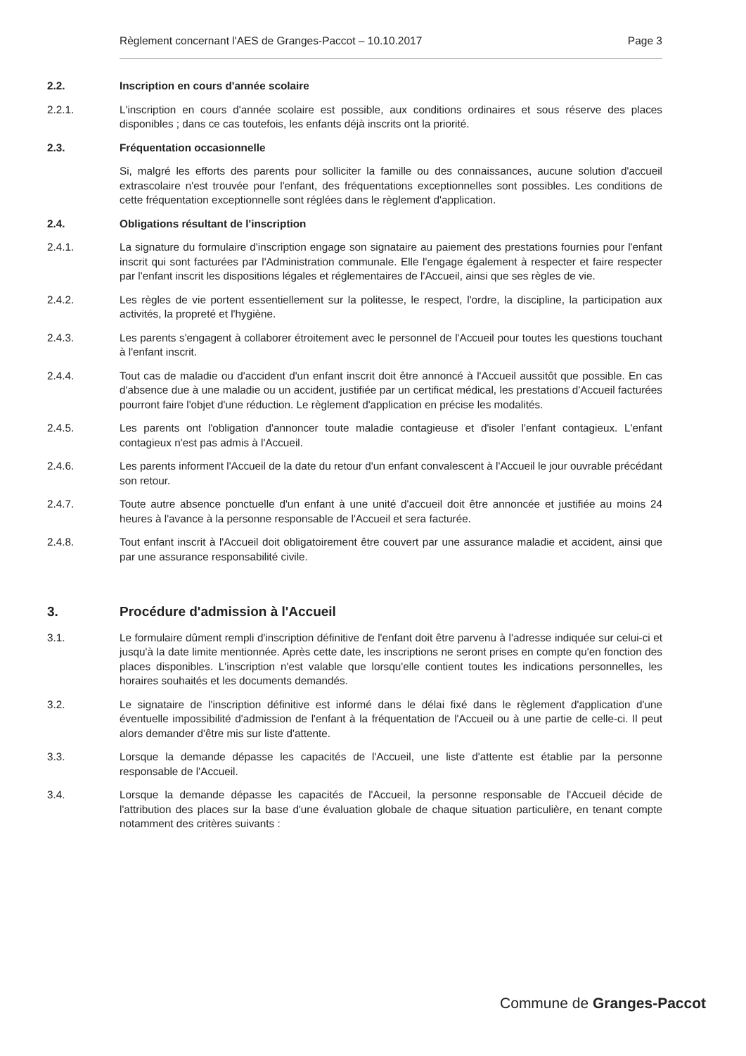Règlement concernant l'AES de Granges-Paccot – 10.10.2017 Page 3
2.2. Inscription en cours d'année scolaire
2.2.1. L'inscription en cours d'année scolaire est possible, aux conditions ordinaires et sous réserve des places disponibles ; dans ce cas toutefois, les enfants déjà inscrits ont la priorité.
2.3. Fréquentation occasionnelle
Si, malgré les efforts des parents pour solliciter la famille ou des connaissances, aucune solution d'accueil extrascolaire n'est trouvée pour l'enfant, des fréquentations exceptionnelles sont possibles. Les conditions de cette fréquentation exceptionnelle sont réglées dans le règlement d'application.
2.4. Obligations résultant de l'inscription
2.4.1. La signature du formulaire d'inscription engage son signataire au paiement des prestations fournies pour l'enfant inscrit qui sont facturées par l'Administration communale. Elle l'engage également à respecter et faire respecter par l'enfant inscrit les dispositions légales et réglementaires de l'Accueil, ainsi que ses règles de vie.
2.4.2. Les règles de vie portent essentiellement sur la politesse, le respect, l'ordre, la discipline, la participation aux activités, la propreté et l'hygiène.
2.4.3. Les parents s'engagent à collaborer étroitement avec le personnel de l'Accueil pour toutes les questions touchant à l'enfant inscrit.
2.4.4. Tout cas de maladie ou d'accident d'un enfant inscrit doit être annoncé à l'Accueil aussitôt que possible. En cas d'absence due à une maladie ou un accident, justifiée par un certificat médical, les prestations d'Accueil facturées pourront faire l'objet d'une réduction. Le règlement d'application en précise les modalités.
2.4.5. Les parents ont l'obligation d'annoncer toute maladie contagieuse et d'isoler l'enfant contagieux. L'enfant contagieux n'est pas admis à l'Accueil.
2.4.6. Les parents informent l'Accueil de la date du retour d'un enfant convalescent à l'Accueil le jour ouvrable précédant son retour.
2.4.7. Toute autre absence ponctuelle d'un enfant à une unité d'accueil doit être annoncée et justifiée au moins 24 heures à l'avance à la personne responsable de l'Accueil et sera facturée.
2.4.8. Tout enfant inscrit à l'Accueil doit obligatoirement être couvert par une assurance maladie et accident, ainsi que par une assurance responsabilité civile.
3. Procédure d'admission à l'Accueil
3.1. Le formulaire dûment rempli d'inscription définitive de l'enfant doit être parvenu à l'adresse indiquée sur celui-ci et jusqu'à la date limite mentionnée. Après cette date, les inscriptions ne seront prises en compte qu'en fonction des places disponibles. L'inscription n'est valable que lorsqu'elle contient toutes les indications personnelles, les horaires souhaités et les documents demandés.
3.2. Le signataire de l'inscription définitive est informé dans le délai fixé dans le règlement d'application d'une éventuelle impossibilité d'admission de l'enfant à la fréquentation de l'Accueil ou à une partie de celle-ci. Il peut alors demander d'être mis sur liste d'attente.
3.3. Lorsque la demande dépasse les capacités de l'Accueil, une liste d'attente est établie par la personne responsable de l'Accueil.
3.4. Lorsque la demande dépasse les capacités de l'Accueil, la personne responsable de l'Accueil décide de l'attribution des places sur la base d'une évaluation globale de chaque situation particulière, en tenant compte notamment des critères suivants :
Commune de Granges-Paccot